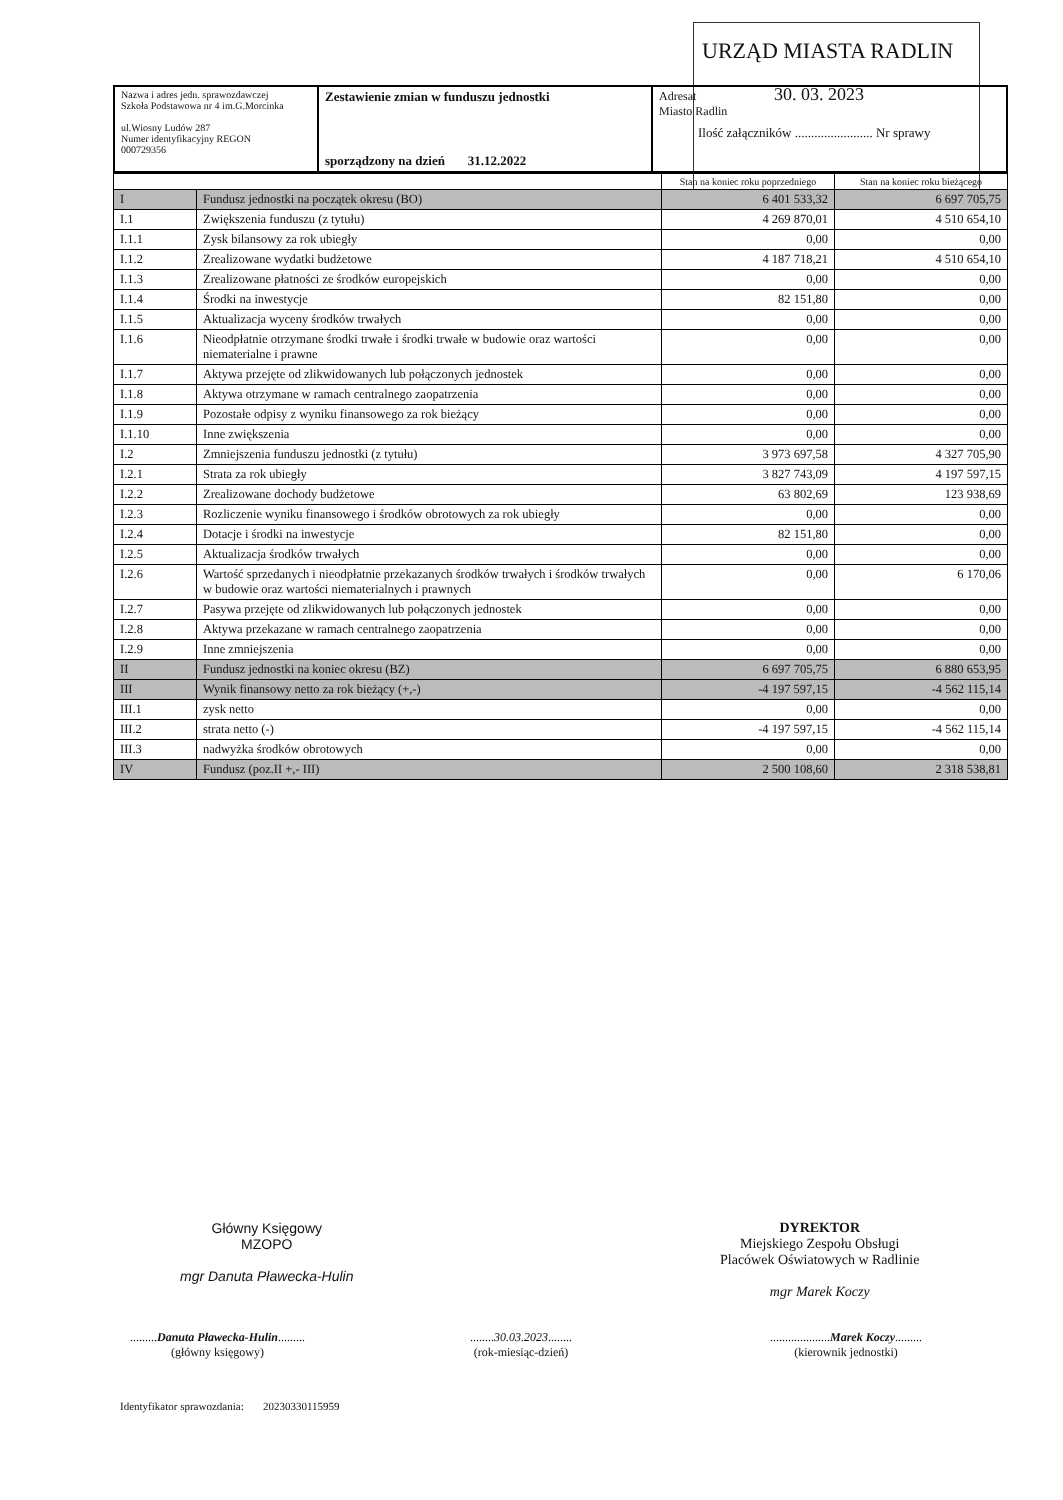URZĄD MIASTA RADLIN
30. 03. 2023
Ilość załączników ........................ Nr sprawy
| Nazwa i adres jedn. sprawozdawczej Szkoła Podstawowa nr 4 im.G.Morcinka ul.Wiosny Ludów 287 Numer identyfikacyjny REGON 000729356 | Zestawienie zmian w funduszu jednostki sporządzony na dzień 31.12.2022 | Adresat Miasto Radlin |
| | | Stan na koniec roku poprzedniego | Stan na koniec roku bieżącego |
| --- | --- | --- | --- |
| I | Fundusz jednostki na początek okresu (BO) | 6 401 533,32 | 6 697 705,75 |
| I.1 | Zwiększenia funduszu (z tytułu) | 4 269 870,01 | 4 510 654,10 |
| I.1.1 | Zysk bilansowy za rok ubiegły | 0,00 | 0,00 |
| I.1.2 | Zrealizowane wydatki budżetowe | 4 187 718,21 | 4 510 654,10 |
| I.1.3 | Zrealizowane płatności ze środków europejskich | 0,00 | 0,00 |
| I.1.4 | Środki na inwestycje | 82 151,80 | 0,00 |
| I.1.5 | Aktualizacja wyceny środków trwałych | 0,00 | 0,00 |
| I.1.6 | Nieodpłatnie otrzymane środki trwałe i środki trwałe w budowie oraz wartości niematerialne i prawne | 0,00 | 0,00 |
| I.1.7 | Aktywa przejęte od zlikwidowanych lub połączonych jednostek | 0,00 | 0,00 |
| I.1.8 | Aktywa otrzymane w ramach centralnego zaopatrzenia | 0,00 | 0,00 |
| I.1.9 | Pozostałe odpisy z wyniku finansowego za rok bieżący | 0,00 | 0,00 |
| I.1.10 | Inne zwiększenia | 0,00 | 0,00 |
| I.2 | Zmniejszenia funduszu jednostki (z tytułu) | 3 973 697,58 | 4 327 705,90 |
| I.2.1 | Strata za rok ubiegły | 3 827 743,09 | 4 197 597,15 |
| I.2.2 | Zrealizowane dochody budżetowe | 63 802,69 | 123 938,69 |
| I.2.3 | Rozliczenie wyniku finansowego i środków obrotowych za rok ubiegły | 0,00 | 0,00 |
| I.2.4 | Dotacje i środki na inwestycje | 82 151,80 | 0,00 |
| I.2.5 | Aktualizacja środków trwałych | 0,00 | 0,00 |
| I.2.6 | Wartość sprzedanych i nieodpłatnie przekazanych środków trwałych i środków trwałych w budowie oraz wartości niematerialnych i prawnych | 0,00 | 6 170,06 |
| I.2.7 | Pasywa przejęte od zlikwidowanych lub połączonych jednostek | 0,00 | 0,00 |
| I.2.8 | Aktywa przekazane w ramach centralnego zaopatrzenia | 0,00 | 0,00 |
| I.2.9 | Inne zmniejszenia | 0,00 | 0,00 |
| II | Fundusz jednostki na koniec okresu (BZ) | 6 697 705,75 | 6 880 653,95 |
| III | Wynik finansowy netto za rok bieżący (+,-) | -4 197 597,15 | -4 562 115,14 |
| III.1 | zysk netto | 0,00 | 0,00 |
| III.2 | strata netto (-) | -4 197 597,15 | -4 562 115,14 |
| III.3 | nadwyżka środków obrotowych | 0,00 | 0,00 |
| IV | Fundusz (poz.II +,- III) | 2 500 108,60 | 2 318 538,81 |
Główny Księgowy
MZOPO
mgr Danuta Pławecka-Hulin
DYREKTOR
Miejskiego Zespołu Obsługi
Placówek Oświatowych w Radlinie
mgr Marek Koczy
.........Danuta Pławecka-Hulin.........
(główny księgowy)
........30.03.2023........
(rok-miesiąc-dzień)
....................Marek Koczy.........
(kierownik jednostki)
Identyfikator sprawozdania: 20230330115959